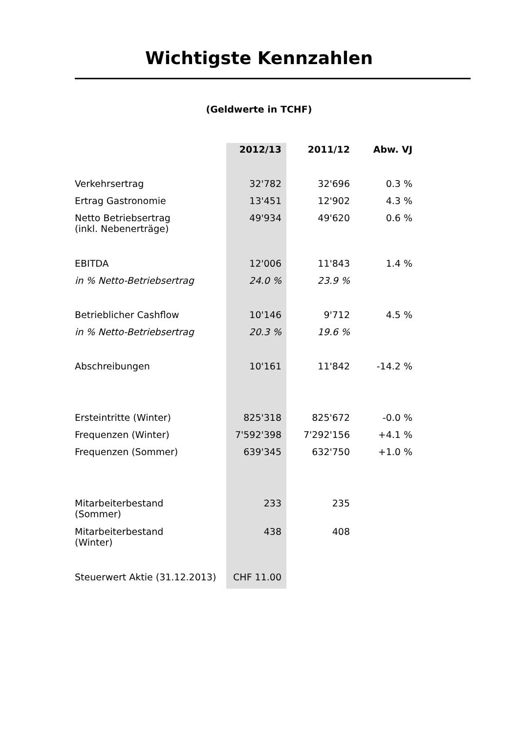Wichtigste Kennzahlen
(Geldwerte in TCHF)
| | 2012/13 | 2011/12 | Abw. VJ |
| --- | --- | --- | --- |
| Verkehrsertrag | 32'782 | 32'696 | 0.3 % |
| Ertrag Gastronomie | 13'451 | 12'902 | 4.3 % |
| Netto Betriebsertrag (inkl. Nebenerträge) | 49'934 | 49'620 | 0.6 % |
| EBITDA | 12'006 | 11'843 | 1.4 % |
| in % Netto-Betriebsertrag | 24.0 % | 23.9 % | |
| Betrieblicher Cashflow | 10'146 | 9'712 | 4.5 % |
| in % Netto-Betriebsertrag | 20.3 % | 19.6 % | |
| Abschreibungen | 10'161 | 11'842 | -14.2 % |
| Ersteintritte (Winter) | 825'318 | 825'672 | -0.0 % |
| Frequenzen (Winter) | 7'592'398 | 7'292'156 | +4.1 % |
| Frequenzen (Sommer) | 639'345 | 632'750 | +1.0 % |
| Mitarbeiterbestand (Sommer) | 233 | 235 | |
| Mitarbeiterbestand (Winter) | 438 | 408 | |
| Steuerwert Aktie (31.12.2013) | CHF 11.00 | | |